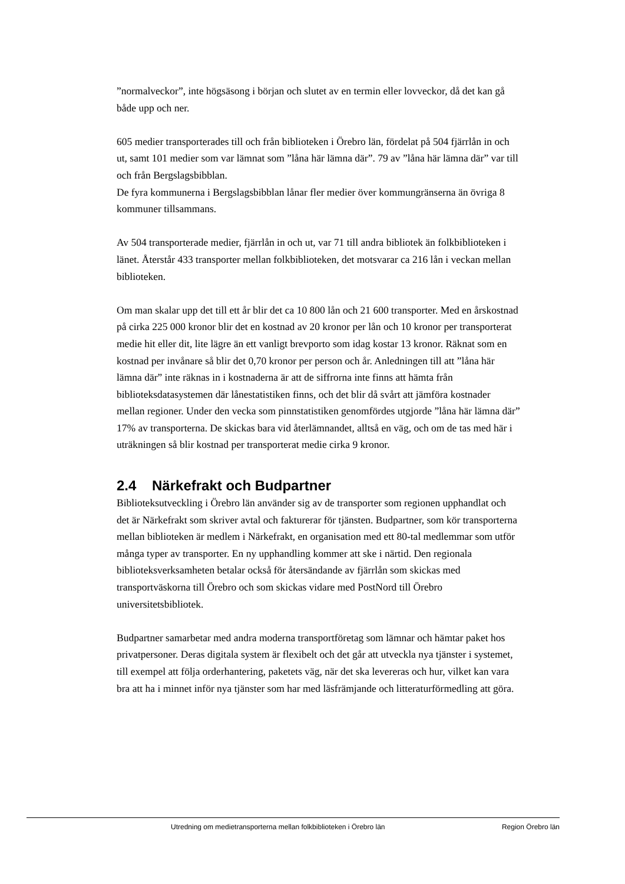”normalveckor”, inte högsäsong i början och slutet av en termin eller lovveckor, då det kan gå både upp och ner.
605 medier transporterades till och från biblioteken i Örebro län, fördelat på 504 fjärrlån in och ut, samt 101 medier som var lämnat som ”låna här lämna där”. 79 av ”låna här lämna där” var till och från Bergslagsbibblan.
De fyra kommunerna i Bergslagsbibblan lånar fler medier över kommungränserna än övriga 8 kommuner tillsammans.
Av 504 transporterade medier, fjärrlån in och ut, var 71 till andra bibliotek än folkbiblioteken i länet. Återstår 433 transporter mellan folkbiblioteken, det motsvarar ca 216 lån i veckan mellan biblioteken.
Om man skalar upp det till ett år blir det ca 10 800 lån och 21 600 transporter. Med en årskostnad på cirka 225 000 kronor blir det en kostnad av 20 kronor per lån och 10 kronor per transporterat medie hit eller dit, lite lägre än ett vanligt brevporto som idag kostar 13 kronor. Räknat som en kostnad per invånare så blir det 0,70 kronor per person och år. Anledningen till att ”låna här lämna där” inte räknas in i kostnaderna är att de siffrorna inte finns att hämta från biblioteksdatasystemen där lånestatistiken finns, och det blir då svårt att jämföra kostnader mellan regioner. Under den vecka som pinnstatistiken genomfördes utgjorde ”låna här lämna där” 17% av transporterna. De skickas bara vid återlämnandet, alltså en väg, och om de tas med här i uträkningen så blir kostnad per transporterat medie cirka 9 kronor.
2.4 Närkefrakt och Budpartner
Biblioteksutveckling i Örebro län använder sig av de transporter som regionen upphandlat och det är Närkefrakt som skriver avtal och fakturerar för tjänsten. Budpartner, som kör transporterna mellan biblioteken är medlem i Närkefrakt, en organisation med ett 80-tal medlemmar som utför många typer av transporter. En ny upphandling kommer att ske i närtid. Den regionala biblioteksverksamheten betalar också för återsändande av fjärrlån som skickas med transportväskorna till Örebro och som skickas vidare med PostNord till Örebro universitetsbibliotek.
Budpartner samarbetar med andra moderna transportföretag som lämnar och hämtar paket hos privatpersoner. Deras digitala system är flexibelt och det går att utveckla nya tjänster i systemet, till exempel att följa orderhantering, paketets väg, när det ska levereras och hur, vilket kan vara bra att ha i minnet inför nya tjänster som har med läsfrämjande och litteraturförmedling att göra.
Utredning om medietransporterna mellan folkbiblioteken i Örebro län Region Örebro län